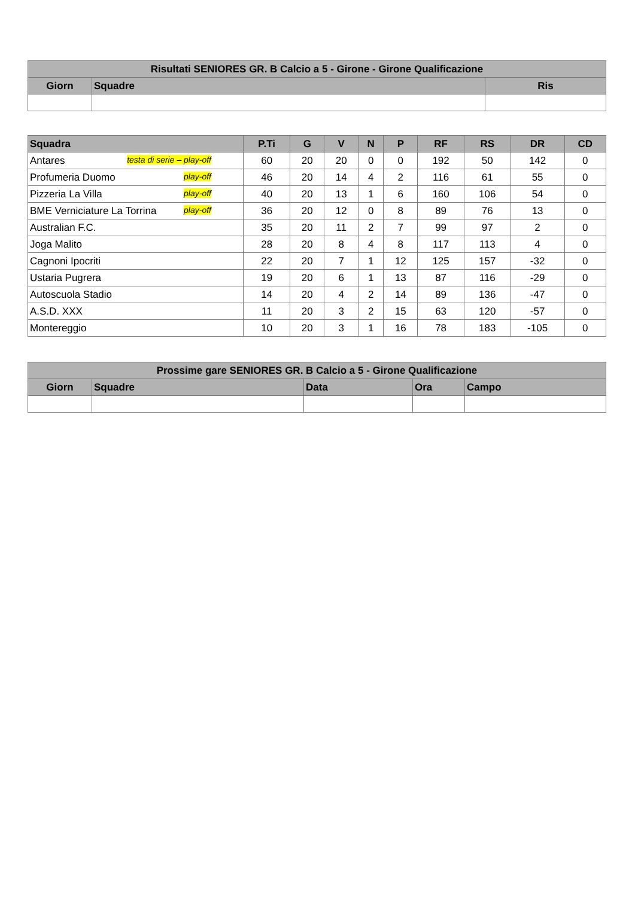| Risultati SENIORES GR. B Calcio a 5 - Girone - Girone Qualificazione | | |
| --- | --- | --- |
| Giorn | Squadre | Ris |
| Squadra | P.Ti | G | V | N | P | RF | RS | DR | CD |
| --- | --- | --- | --- | --- | --- | --- | --- | --- | --- |
| Antares testa di serie – play-off | 60 | 20 | 20 | 0 | 0 | 192 | 50 | 142 | 0 |
| Profumeria Duomo play-off | 46 | 20 | 14 | 4 | 2 | 116 | 61 | 55 | 0 |
| Pizzeria La Villa play-off | 40 | 20 | 13 | 1 | 6 | 160 | 106 | 54 | 0 |
| BME Verniciature La Torrina play-off | 36 | 20 | 12 | 0 | 8 | 89 | 76 | 13 | 0 |
| Australian F.C. | 35 | 20 | 11 | 2 | 7 | 99 | 97 | 2 | 0 |
| Joga Malito | 28 | 20 | 8 | 4 | 8 | 117 | 113 | 4 | 0 |
| Cagnoni Ipocriti | 22 | 20 | 7 | 1 | 12 | 125 | 157 | -32 | 0 |
| Ustaria Pugrera | 19 | 20 | 6 | 1 | 13 | 87 | 116 | -29 | 0 |
| Autoscuola Stadio | 14 | 20 | 4 | 2 | 14 | 89 | 136 | -47 | 0 |
| A.S.D. XXX | 11 | 20 | 3 | 2 | 15 | 63 | 120 | -57 | 0 |
| Montereggio | 10 | 20 | 3 | 1 | 16 | 78 | 183 | -105 | 0 |
| Prossime gare SENIORES GR. B Calcio a 5 - Girone Qualificazione | | | | |
| --- | --- | --- | --- | --- |
| Giorn | Squadre | Data | Ora | Campo |